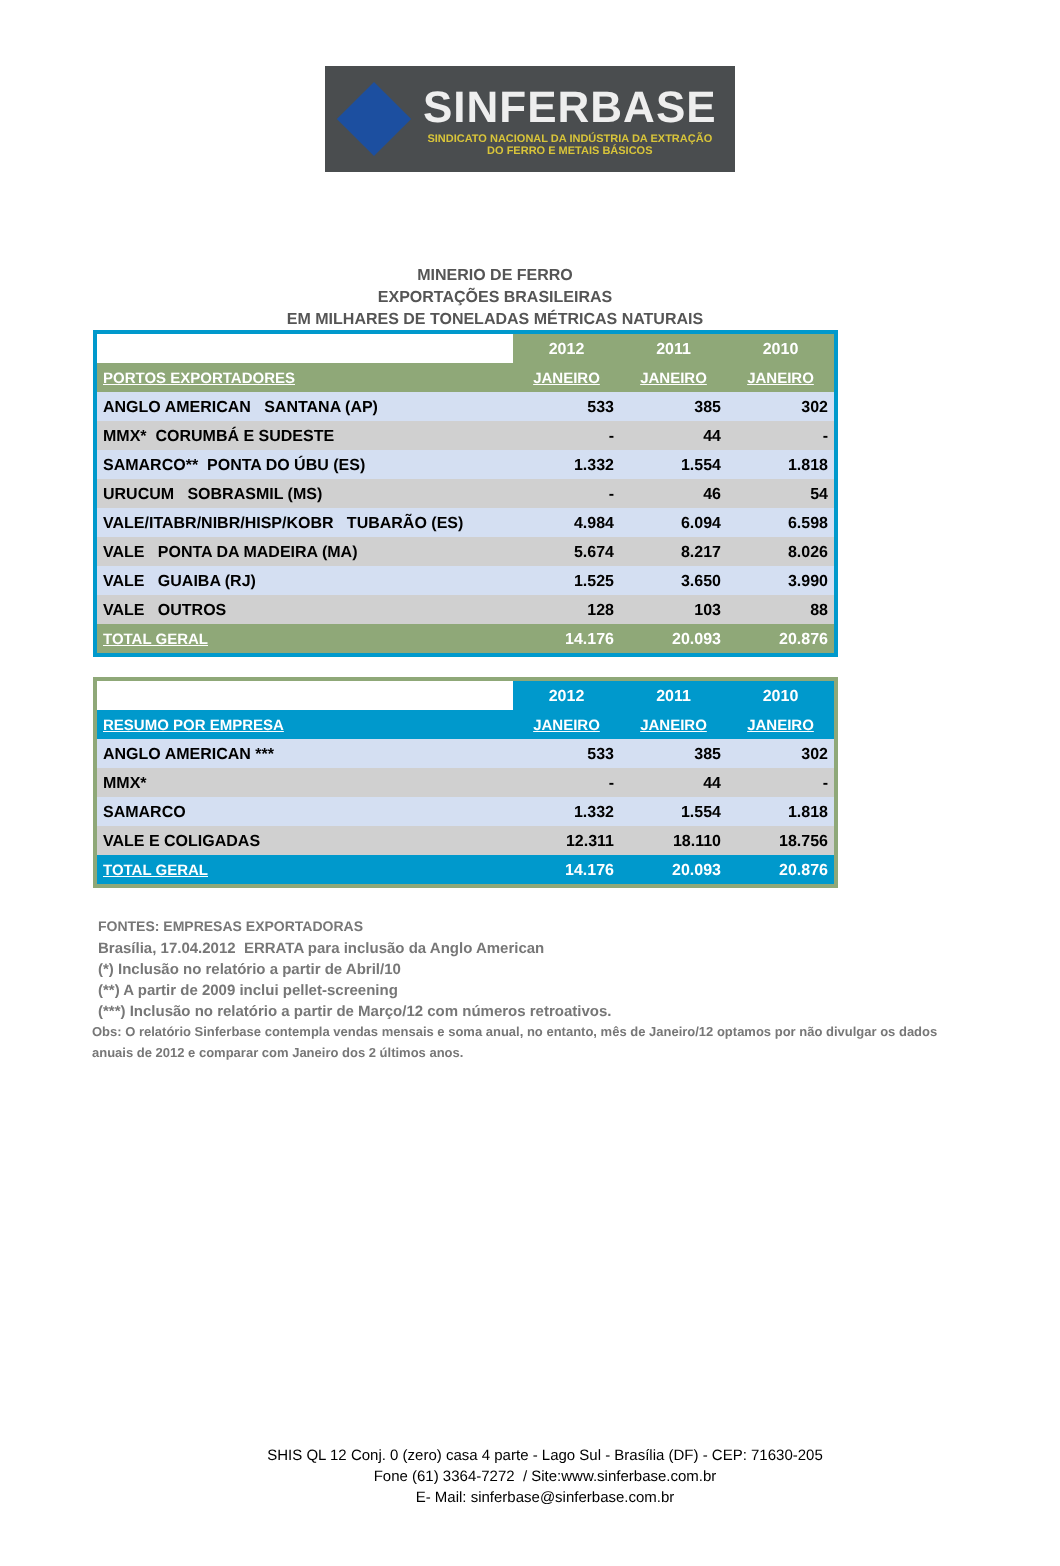SINFERBASE
SINDICATO NACIONAL DA INDÚSTRIA DA EXTRAÇÃO
DO FERRO E METAIS BÁSICOS
MINERIO DE FERRO
EXPORTAÇÕES BRASILEIRAS
EM MILHARES DE TONELADAS MÉTRICAS NATURAIS
| | 2012 | 2011 | 2010 |
| PORTOS EXPORTADORES | JANEIRO | JANEIRO | JANEIRO |
| ANGLO AMERICAN SANTANA (AP) | 533 | 385 | 302 |
| MMX* CORUMBÁ E SUDESTE | - | 44 | - |
| SAMARCO** PONTA DO ÚBU (ES) | 1.332 | 1.554 | 1.818 |
| URUCUM SOBRASMIL (MS) | - | 46 | 54 |
| VALE/ITABR/NIBR/HISP/KOBR TUBARÃO (ES) | 4.984 | 6.094 | 6.598 |
| VALE PONTA DA MADEIRA (MA) | 5.674 | 8.217 | 8.026 |
| VALE GUAIBA (RJ) | 1.525 | 3.650 | 3.990 |
| VALE OUTROS | 128 | 103 | 88 |
| TOTAL GERAL | 14.176 | 20.093 | 20.876 |
| | 2012 | 2011 | 2010 |
| RESUMO POR EMPRESA | JANEIRO | JANEIRO | JANEIRO |
| ANGLO AMERICAN *** | 533 | 385 | 302 |
| MMX* | - | 44 | - |
| SAMARCO | 1.332 | 1.554 | 1.818 |
| VALE E COLIGADAS | 12.311 | 18.110 | 18.756 |
| TOTAL GERAL | 14.176 | 20.093 | 20.876 |
FONTES: EMPRESAS EXPORTADORAS
Brasília, 17.04.2012 ERRATA para inclusão da Anglo American
(*) Inclusão no relatório a partir de Abril/10
(**) A partir de 2009 inclui pellet-screening
(***) Inclusão no relatório a partir de Março/12 com números retroativos.
Obs: O relatório Sinferbase contempla vendas mensais e soma anual, no entanto, mês de Janeiro/12 optamos por não divulgar os dados anuais de 2012 e comparar com Janeiro dos 2 últimos anos.
SHIS QL 12 Conj. 0 (zero) casa 4 parte - Lago Sul - Brasília (DF) - CEP: 71630-205
Fone (61) 3364-7272 / Site:www.sinferbase.com.br
E- Mail: sinferbase@sinferbase.com.br